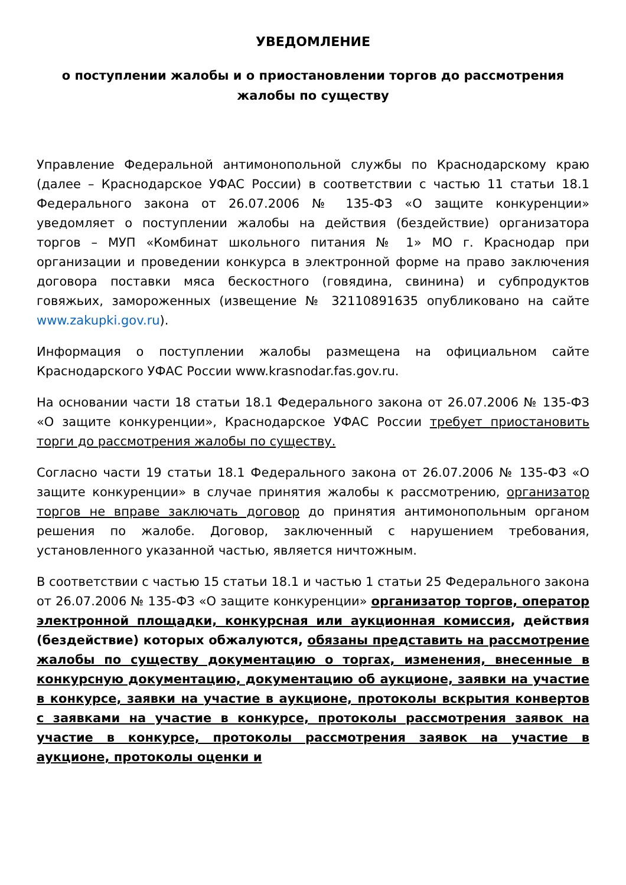УВЕДОМЛЕНИЕ
о поступлении жалобы и о приостановлении торгов до рассмотрения жалобы по существу
Управление Федеральной антимонопольной службы по Краснодарскому краю (далее – Краснодарское УФАС России) в соответствии с частью 11 статьи 18.1 Федерального закона от 26.07.2006 № 135-ФЗ «О защите конкуренции» уведомляет о поступлении жалобы на действия (бездействие) организатора торгов – МУП «Комбинат школьного питания № 1» МО г. Краснодар при организации и проведении конкурса в электронной форме на право заключения договора поставки мяса бескостного (говядина, свинина) и субпродуктов говяжьих, замороженных (извещение № 32110891635 опубликовано на сайте www.zakupki.gov.ru).
Информация о поступлении жалобы размещена на официальном сайте Краснодарского УФАС России www.krasnodar.fas.gov.ru.
На основании части 18 статьи 18.1 Федерального закона от 26.07.2006 № 135-ФЗ «О защите конкуренции», Краснодарское УФАС России требует приостановить торги до рассмотрения жалобы по существу.
Согласно части 19 статьи 18.1 Федерального закона от 26.07.2006 № 135-ФЗ «О защите конкуренции» в случае принятия жалобы к рассмотрению, организатор торгов не вправе заключать договор до принятия антимонопольным органом решения по жалобе. Договор, заключенный с нарушением требования, установленного указанной частью, является ничтожным.
В соответствии с частью 15 статьи 18.1 и частью 1 статьи 25 Федерального закона от 26.07.2006 № 135-ФЗ «О защите конкуренции» организатор торгов, оператор электронной площадки, конкурсная или аукционная комиссия, действия (бездействие) которых обжалуются, обязаны представить на рассмотрение жалобы по существу документацию о торгах, изменения, внесенные в конкурсную документацию, документацию об аукционе, заявки на участие в конкурсе, заявки на участие в аукционе, протоколы вскрытия конвертов с заявками на участие в конкурсе, протоколы рассмотрения заявок на участие в конкурсе, протоколы рассмотрения заявок на участие в аукционе, протоколы оценки и